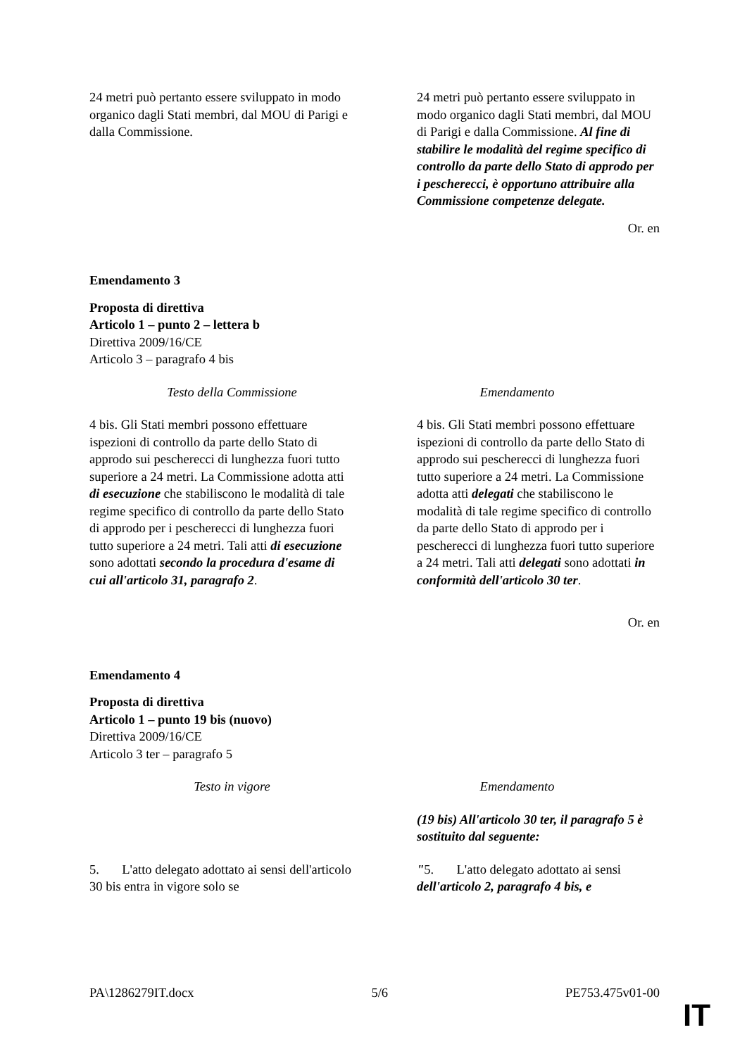| 24 metri può pertanto essere sviluppato in modo organico dagli Stati membri, dal MOU di Parigi e dalla Commissione. | 24 metri può pertanto essere sviluppato in modo organico dagli Stati membri, dal MOU di Parigi e dalla Commissione. Al fine di stabilire le modalità del regime specifico di controllo da parte dello Stato di approdo per i pescherecci, è opportuno attribuire alla Commissione competenze delegate. |
Or. en
Emendamento 3
Proposta di direttiva
Articolo 1 – punto 2 – lettera b
Direttiva 2009/16/CE
Articolo 3 – paragrafo 4 bis
| Testo della Commissione | Emendamento |
| 4 bis. Gli Stati membri possono effettuare ispezioni di controllo da parte dello Stato di approdo sui pescherecci di lunghezza fuori tutto superiore a 24 metri. La Commissione adotta atti di esecuzione che stabiliscono le modalità di tale regime specifico di controllo da parte dello Stato di approdo per i pescherecci di lunghezza fuori tutto superiore a 24 metri. Tali atti di esecuzione sono adottati secondo la procedura d'esame di cui all'articolo 31, paragrafo 2 . | 4 bis. Gli Stati membri possono effettuare ispezioni di controllo da parte dello Stato di approdo sui pescherecci di lunghezza fuori tutto superiore a 24 metri. La Commissione adotta atti delegati che stabiliscono le modalità di tale regime specifico di controllo da parte dello Stato di approdo per i pescherecci di lunghezza fuori tutto superiore a 24 metri. Tali atti delegati sono adottati in conformità dell'articolo 30 ter . |
Or. en
Emendamento 4
Proposta di direttiva
Articolo 1 – punto 19 bis (nuovo)
Direttiva 2009/16/CE
Articolo 3 ter – paragrafo 5
| Testo in vigore | Emendamento |
| | (19 bis) All'articolo 30 ter, il paragrafo 5 è sostituito dal seguente: |
| 5. L'atto delegato adottato ai sensi dell'articolo 30 bis entra in vigore solo se | " 5. L'atto delegato adottato ai sensi dell'articolo 2, paragrafo 4 bis, e |
PA\1286279IT.docx 5/6 PE753.475v01-00
IT